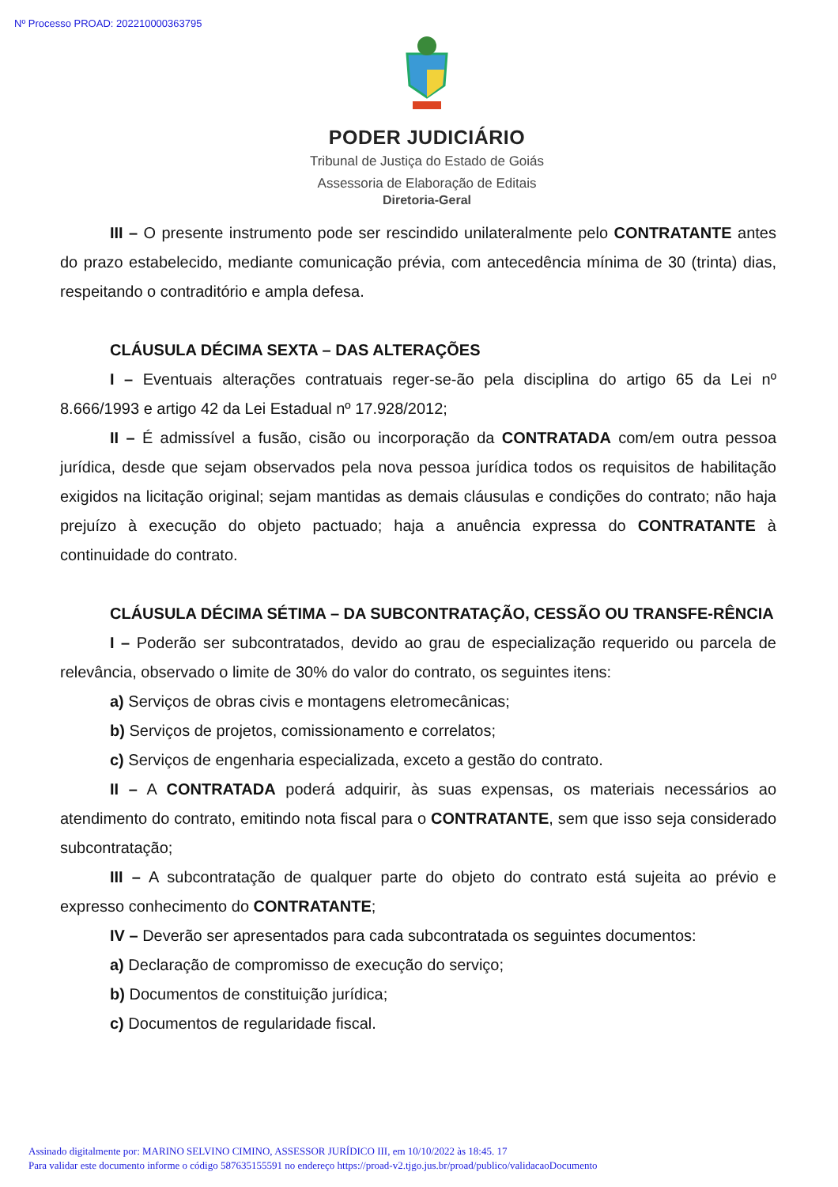Nº Processo PROAD: 202210000363795
PODER JUDICIÁRIO
Tribunal de Justiça do Estado de Goiás
Assessoria de Elaboração de Editais
Diretoria-Geral
III – O presente instrumento pode ser rescindido unilateralmente pelo CONTRATANTE antes do prazo estabelecido, mediante comunicação prévia, com antecedência mínima de 30 (trinta) dias, respeitando o contraditório e ampla defesa.
CLÁUSULA DÉCIMA SEXTA – DAS ALTERAÇÕES
I – Eventuais alterações contratuais reger-se-ão pela disciplina do artigo 65 da Lei nº 8.666/1993 e artigo 42 da Lei Estadual nº 17.928/2012;
II – É admissível a fusão, cisão ou incorporação da CONTRATADA com/em outra pessoa jurídica, desde que sejam observados pela nova pessoa jurídica todos os requisitos de habilitação exigidos na licitação original; sejam mantidas as demais cláusulas e condições do contrato; não haja prejuízo à execução do objeto pactuado; haja a anuência expressa do CONTRATANTE à continuidade do contrato.
CLÁUSULA DÉCIMA SÉTIMA – DA SUBCONTRATAÇÃO, CESSÃO OU TRANSFE-RÊNCIA
I – Poderão ser subcontratados, devido ao grau de especialização requerido ou parcela de relevância, observado o limite de 30% do valor do contrato, os seguintes itens:
a) Serviços de obras civis e montagens eletromecânicas;
b) Serviços de projetos, comissionamento e correlatos;
c) Serviços de engenharia especializada, exceto a gestão do contrato.
II – A CONTRATADA poderá adquirir, às suas expensas, os materiais necessários ao atendimento do contrato, emitindo nota fiscal para o CONTRATANTE, sem que isso seja considerado subcontratação;
III – A subcontratação de qualquer parte do objeto do contrato está sujeita ao prévio e expresso conhecimento do CONTRATANTE;
IV – Deverão ser apresentados para cada subcontratada os seguintes documentos:
a) Declaração de compromisso de execução do serviço;
b) Documentos de constituição jurídica;
c) Documentos de regularidade fiscal.
Assinado digitalmente por: MARINO SELVINO CIMINO, ASSESSOR JURÍDICO III, em 10/10/2022 às 18:45. 17
Para validar este documento informe o código 587635155591 no endereço https://proad-v2.tjgo.jus.br/proad/publico/validacaoDocumento